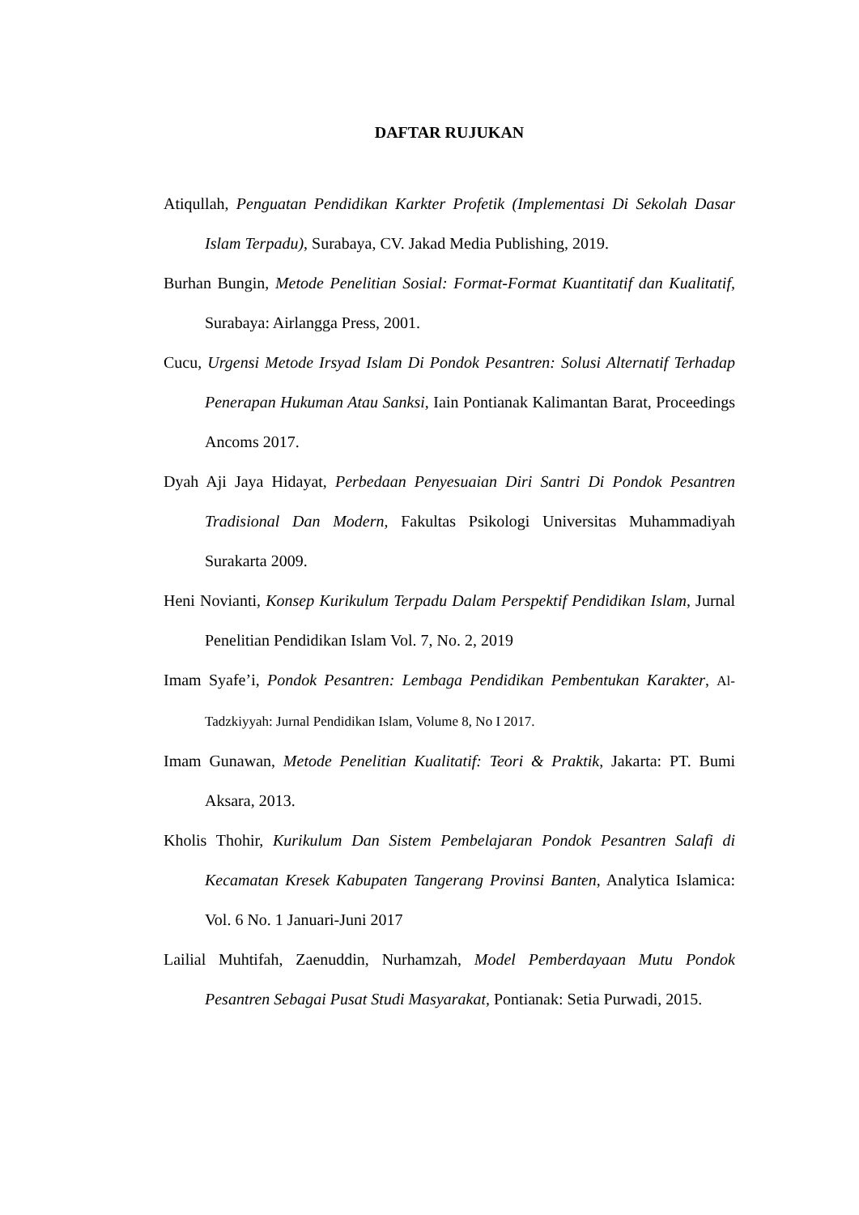DAFTAR RUJUKAN
Atiqullah, Penguatan Pendidikan Karkter Profetik (Implementasi Di Sekolah Dasar Islam Terpadu), Surabaya, CV. Jakad Media Publishing, 2019.
Burhan Bungin, Metode Penelitian Sosial: Format-Format Kuantitatif dan Kualitatif, Surabaya: Airlangga Press, 2001.
Cucu, Urgensi Metode Irsyad Islam Di Pondok Pesantren: Solusi Alternatif Terhadap Penerapan Hukuman Atau Sanksi, Iain Pontianak Kalimantan Barat, Proceedings Ancoms 2017.
Dyah Aji Jaya Hidayat, Perbedaan Penyesuaian Diri Santri Di Pondok Pesantren Tradisional Dan Modern, Fakultas Psikologi Universitas Muhammadiyah Surakarta 2009.
Heni Novianti, Konsep Kurikulum Terpadu Dalam Perspektif Pendidikan Islam, Jurnal Penelitian Pendidikan Islam Vol. 7, No. 2, 2019
Imam Syafe’i, Pondok Pesantren: Lembaga Pendidikan Pembentukan Karakter, Al-Tadzkiyyah: Jurnal Pendidikan Islam, Volume 8, No I 2017.
Imam Gunawan, Metode Penelitian Kualitatif: Teori & Praktik, Jakarta: PT. Bumi Aksara, 2013.
Kholis Thohir, Kurikulum Dan Sistem Pembelajaran Pondok Pesantren Salafi di Kecamatan Kresek Kabupaten Tangerang Provinsi Banten, Analytica Islamica: Vol. 6 No. 1 Januari-Juni 2017
Lailial Muhtifah, Zaenuddin, Nurhamzah, Model Pemberdayaan Mutu Pondok Pesantren Sebagai Pusat Studi Masyarakat, Pontianak: Setia Purwadi, 2015.